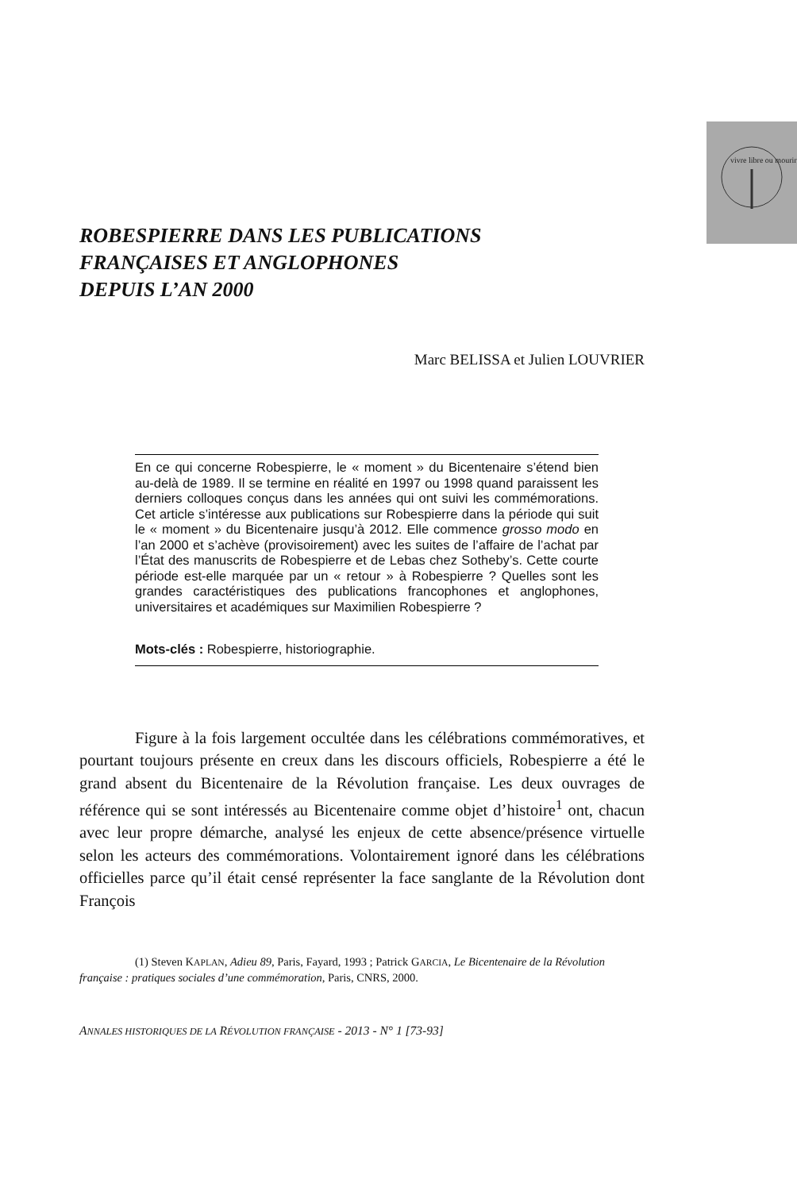vivre libre ou mourir
ROBESPIERRE DANS LES PUBLICATIONS
FRANÇAISES ET ANGLOPHONES
DEPUIS L’AN 2000
Marc BELISSA et Julien LOUVRIER
En ce qui concerne Robespierre, le « moment » du Bicentenaire s’étend bien au-delà de 1989. Il se termine en réalité en 1997 ou 1998 quand paraissent les derniers colloques conçus dans les années qui ont suivi les commémorations. Cet article s’intéresse aux publications sur Robespierre dans la période qui suit le « moment » du Bicentenaire jusqu’à 2012. Elle commence grosso modo en l’an 2000 et s’achève (provisoirement) avec les suites de l’affaire de l’achat par l’État des manuscrits de Robespierre et de Lebas chez Sotheby’s. Cette courte période est-elle marquée par un « retour » à Robespierre ? Quelles sont les grandes caractéristiques des publications francophones et anglophones, universitaires et académiques sur Maximilien Robespierre ?
Mots-clés : Robespierre, historiographie.
Figure à la fois largement occultée dans les célébrations commémoratives, et pourtant toujours présente en creux dans les discours officiels, Robespierre a été le grand absent du Bicentenaire de la Révolution française. Les deux ouvrages de référence qui se sont intéressés au Bicentenaire comme objet d’histoire<sup>1</sup> ont, chacun avec leur propre démarche, analysé les enjeux de cette absence/présence virtuelle selon les acteurs des commémorations. Volontairement ignoré dans les célébrations officielles parce qu’il était censé représenter la face sanglante de la Révolution dont François
(1) Steven KAPLAN, Adieu 89, Paris, Fayard, 1993 ; Patrick GARCIA, Le Bicentenaire de la Révolution française : pratiques sociales d’une commémoration, Paris, CNRS, 2000.
ANNALES HISTORIQUES DE LA RÉVOLUTION FRANÇAISE - 2013 - N° 1 [73-93]